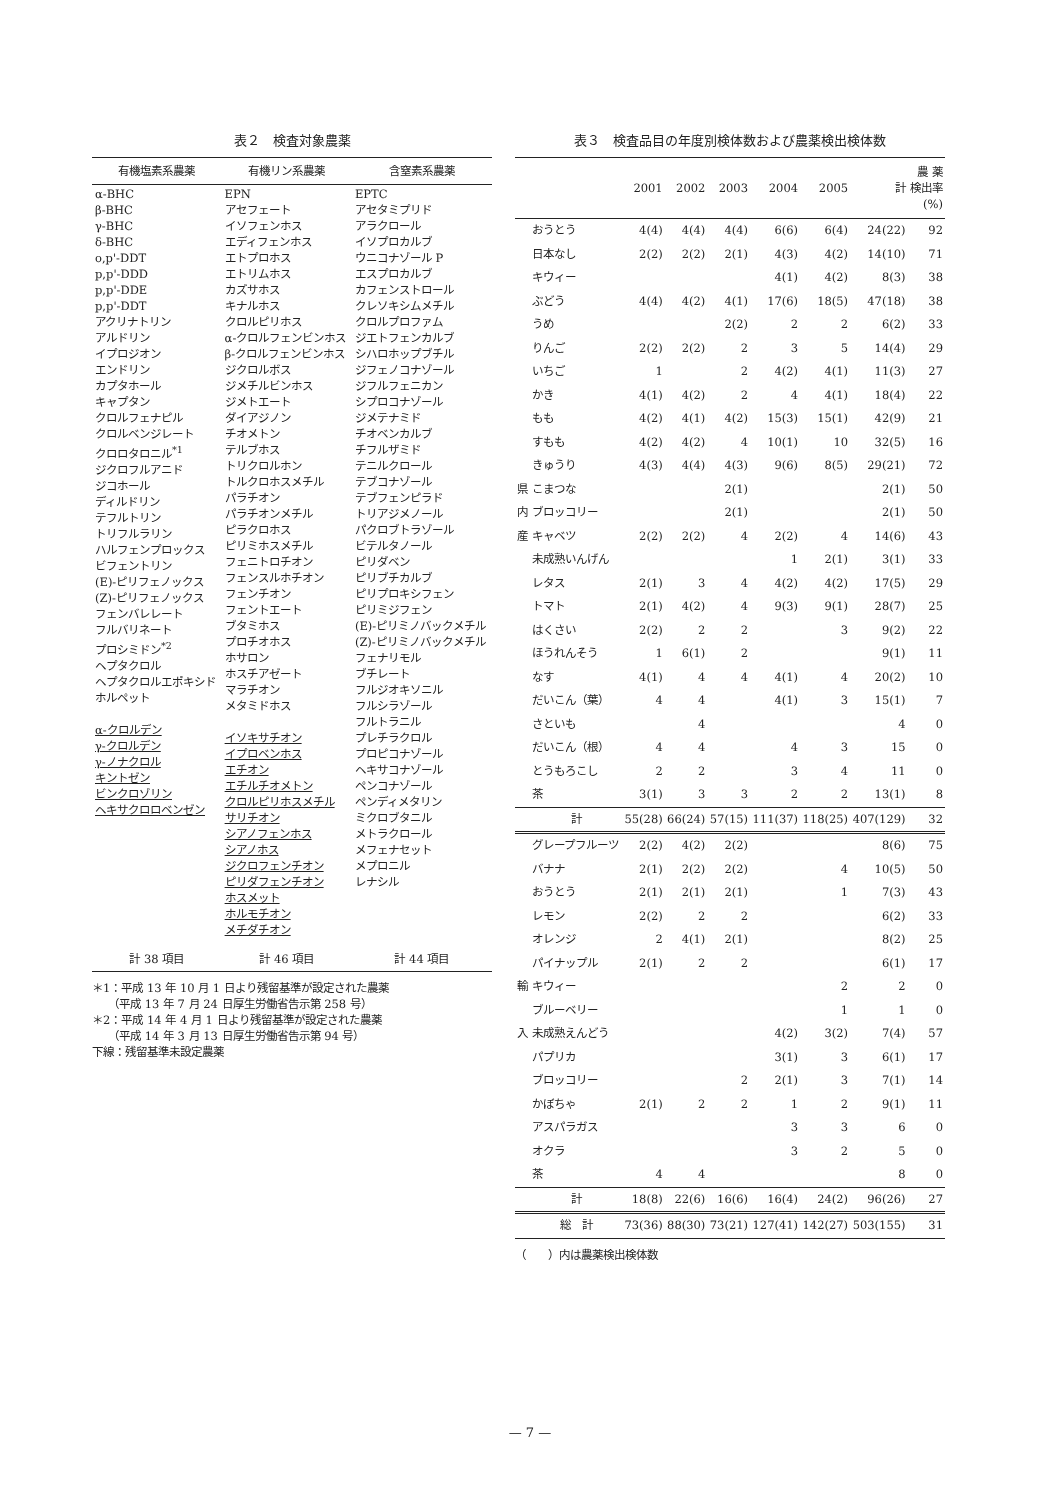表２　検査対象農薬
| 有機塩素系農薬 | 有機リン系農薬 | 含窒素系農薬 |
| --- | --- | --- |
| α-BHC β-BHC γ-BHC δ-BHC o,p'-DDT p,p'-DDD p,p'-DDE p,p'-DDT アクリナトリン アルドリン イプロジオン エンドリン カプタホール キャプタン クロルフェナピル クロルベンジレート クロロタロニル<sup>*1</sup> ジクロフルアニド ジコホール ディルドリン テフルトリン トリフルラリン ハルフェンプロックス ビフェントリン (E)-ピリフェノックス (Z)-ピリフェノックス フェンバレレート フルバリネート プロシミドン<sup>*2</sup> ヘプタクロル ヘプタクロルエポキシド ホルペット α-クロルデン γ-クロルデン γ-ノナクロル キントゼン ビンクロゾリン ヘキサクロロベンゼン | EPN アセフェート イソフェンホス エディフェンホス エトプロホス エトリムホス カズサホス キナルホス クロルピリホス α-クロルフェンビンホス β-クロルフェンビンホス ジクロルボス ジメチルビンホス ジメトエート ダイアジノン チオメトン テルブホス トリクロルホン トルクロホスメチル パラチオン パラチオンメチル ピラクロホス ピリミホスメチル フェニトロチオン フェンスルホチオン フェンチオン フェントエート ブタミホス プロチオホス ホサロン ホスチアゼート マラチオン メタミドホス イソキサチオン イプロベンホス エチオン エチルチオメトン クロルピリホスメチル サリチオン シアノフェンホス シアノホス ジクロフェンチオン ピリダフェンチオン ホスメット ホルモチオン メチダチオン | EPTC アセタミプリド アラクロール イソプロカルブ ウニコナゾール P エスプロカルブ カフェンストロール クレソキシムメチル クロルプロファム ジエトフェンカルブ シハロホップブチル ジフェノコナゾール ジフルフェニカン シプロコナゾール ジメテナミド チオベンカルブ チフルザミド テニルクロール テブコナゾール テブフェンピラド トリアジメノール パクロブトラゾール ビテルタノール ピリダベン ピリブチカルブ ピリプロキシフェン ピリミジフェン (E)-ピリミノバックメチル (Z)-ピリミノバックメチル フェナリモル ブチレート フルジオキソニル フルシラゾール フルトラニル プレチラクロル プロピコナゾール ヘキサコナゾール ペンコナゾール ペンディメタリン ミクロブタニル メトラクロール メフェナセット メプロニル レナシル |
| 計 38 項目 | 計 46 項目 | 計 44 項目 |
＊1：平成 13 年 10 月 1 日より残留基準が設定された農薬
　　（平成 13 年 7 月 24 日厚生労働省告示第 258 号）
＊2：平成 14 年 4 月 1 日より残留基準が設定された農薬
　　（平成 14 年 3 月 13 日厚生労働省告示第 94 号）
下線：残留基準未設定農薬
表３　検査品目の年度別検体数および農薬検出検体数
| | | 2001 | 2002 | 2003 | 2004 | 2005 | 計 | 農 薬 検出率 (%) |
| --- | --- | --- | --- | --- | --- | --- | --- | --- |
| 県 内 産 | おうとう | 4(4) | 4(4) | 4(4) | 6(6) | 6(4) | 24(22) | 92 |
| | 日本なし | 2(2) | 2(2) | 2(1) | 4(3) | 4(2) | 14(10) | 71 |
| | キウィー | | | | 4(1) | 4(2) | 8(3) | 38 |
| | ぶどう | 4(4) | 4(2) | 4(1) | 17(6) | 18(5) | 47(18) | 38 |
| | うめ | | | 2(2) | 2 | 2 | 6(2) | 33 |
| | りんご | 2(2) | 2(2) | 2 | 3 | 5 | 14(4) | 29 |
| | いちご | 1 | | 2 | 4(2) | 4(1) | 11(3) | 27 |
| | かき | 4(1) | 4(2) | 2 | 4 | 4(1) | 18(4) | 22 |
| | もも | 4(2) | 4(1) | 4(2) | 15(3) | 15(1) | 42(9) | 21 |
| | すもも | 4(2) | 4(2) | 4 | 10(1) | 10 | 32(5) | 16 |
| | きゅうり | 4(3) | 4(4) | 4(3) | 9(6) | 8(5) | 29(21) | 72 |
| | こまつな | | | 2(1) | | | 2(1) | 50 |
| | ブロッコリー | | | 2(1) | | | 2(1) | 50 |
| | キャベツ | 2(2) | 2(2) | 4 | 2(2) | 4 | 14(6) | 43 |
| | 未成熟いんげん | | | | 1 | 2(1) | 3(1) | 33 |
| | レタス | 2(1) | 3 | 4 | 4(2) | 4(2) | 17(5) | 29 |
| | トマト | 2(1) | 4(2) | 4 | 9(3) | 9(1) | 28(7) | 25 |
| | はくさい | 2(2) | 2 | 2 | | 3 | 9(2) | 22 |
| | ほうれんそう | 1 | 6(1) | 2 | | | 9(1) | 11 |
| | なす | 4(1) | 4 | 4 | 4(1) | 4 | 20(2) | 10 |
| | だいこん（葉） | 4 | 4 | | 4(1) | 3 | 15(1) | 7 |
| | さといも | | 4 | | | | 4 | 0 |
| | だいこん（根） | 4 | 4 | | 4 | 3 | 15 | 0 |
| | とうもろこし | 2 | 2 | | 3 | 4 | 11 | 0 |
| | 茶 | 3(1) | 3 | 3 | 2 | 2 | 13(1) | 8 |
| | 計 | 55(28) | 66(24) | 57(15) | 111(37) | 118(25) | 407(129) | 32 |
| 輸 入 | グレープフルーツ | 2(2) | 4(2) | 2(2) | | | 8(6) | 75 |
| | バナナ | 2(1) | 2(2) | 2(2) | | 4 | 10(5) | 50 |
| | おうとう | 2(1) | 2(1) | 2(1) | | 1 | 7(3) | 43 |
| | レモン | 2(2) | 2 | 2 | | | 6(2) | 33 |
| | オレンジ | 2 | 4(1) | 2(1) | | | 8(2) | 25 |
| | パイナップル | 2(1) | 2 | 2 | | | 6(1) | 17 |
| | キウィー | | | | | 2 | 2 | 0 |
| | ブルーベリー | | | | | 1 | 1 | 0 |
| | 未成熟えんどう | | | | 4(2) | 3(2) | 7(4) | 57 |
| | パプリカ | | | | 3(1) | 3 | 6(1) | 17 |
| | ブロッコリー | | | 2 | 2(1) | 3 | 7(1) | 14 |
| | かぼちゃ | 2(1) | 2 | 2 | 1 | 2 | 9(1) | 11 |
| | アスパラガス | | | | 3 | 3 | 6 | 0 |
| | オクラ | | | | 3 | 2 | 5 | 0 |
| | 茶 | 4 | 4 | | | | 8 | 0 |
| | 計 | 18(8) | 22(6) | 16(6) | 16(4) | 24(2) | 96(26) | 27 |
| | 総 計 | 73(36) | 88(30) | 73(21) | 127(41) | 142(27) | 503(155) | 31 |
（　　）内は農薬検出検体数
— 7 —